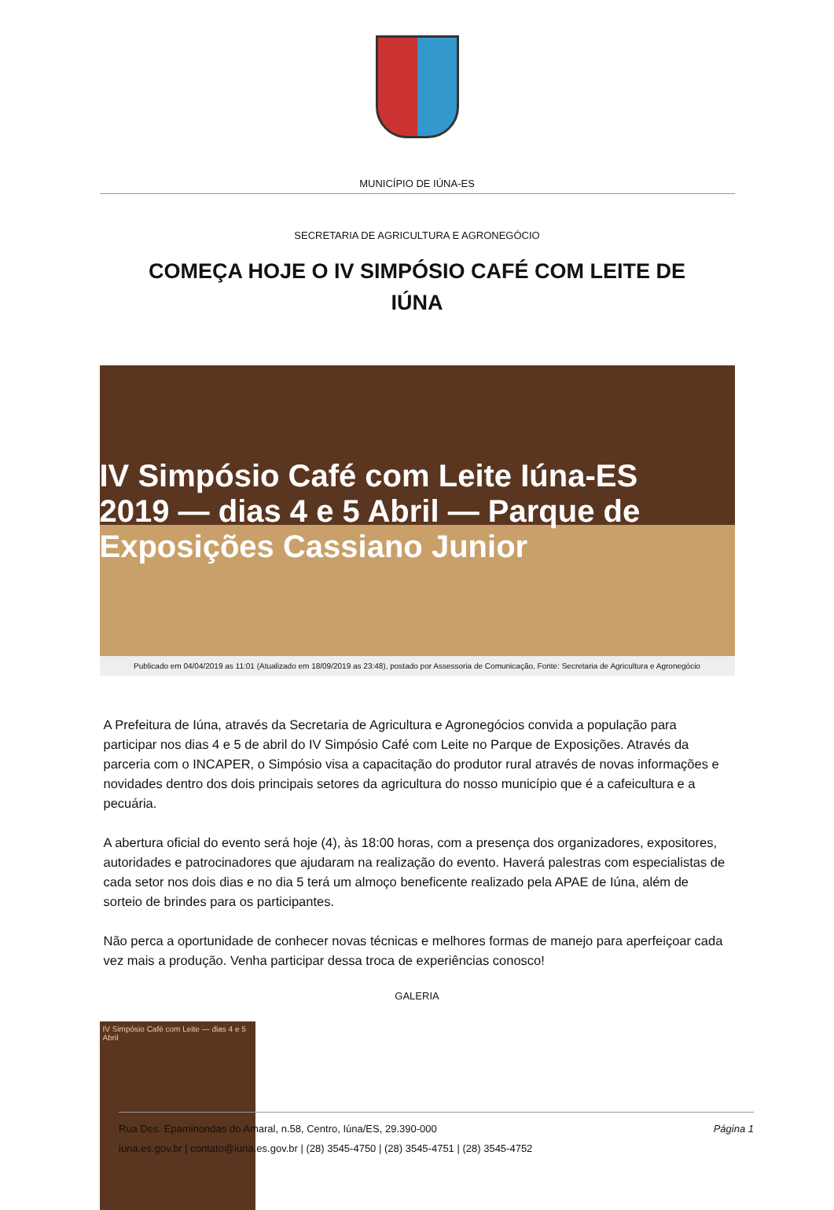MUNICÍPIO DE IÚNA-ES
SECRETARIA DE AGRICULTURA E AGRONEGÓCIO
COMEÇA HOJE O IV SIMPÓSIO CAFÉ COM LEITE DE IÚNA
IV Simpósio Café com Leite Iúna-ES 2019 — dias 4 e 5 Abril — Parque de Exposições Cassiano Junior
Publicado em 04/04/2019 as 11:01 (Atualizado em 18/09/2019 as 23:48), postado por Assessoria de Comunicação, Fonte: Secretaria de Agricultura e Agronegócio
A Prefeitura de Iúna, através da Secretaria de Agricultura e Agronegócios convida a população para participar nos dias 4 e 5 de abril do IV Simpósio Café com Leite no Parque de Exposições. Através da parceria com o INCAPER, o Simpósio visa a capacitação do produtor rural através de novas informações e novidades dentro dos dois principais setores da agricultura do nosso município que é a cafeicultura e a pecuária.
A abertura oficial do evento será hoje (4), às 18:00 horas, com a presença dos organizadores, expositores, autoridades e patrocinadores que ajudaram na realização do evento. Haverá palestras com especialistas de cada setor nos dois dias e no dia 5 terá um almoço beneficente realizado pela APAE de Iúna, além de sorteio de brindes para os participantes.
Não perca a oportunidade de conhecer novas técnicas e melhores formas de manejo para aperfeiçoar cada vez mais a produção. Venha participar dessa troca de experiências conosco!
GALERIA
IV Simpósio Café com Leite — dias 4 e 5 Abril
Página 1 Rua Des. Epaminondas do Amaral, n.58, Centro, Iúna/ES, 29.390-000
iuna.es.gov.br | contato@iuna.es.gov.br | (28) 3545-4750 | (28) 3545-4751 | (28) 3545-4752